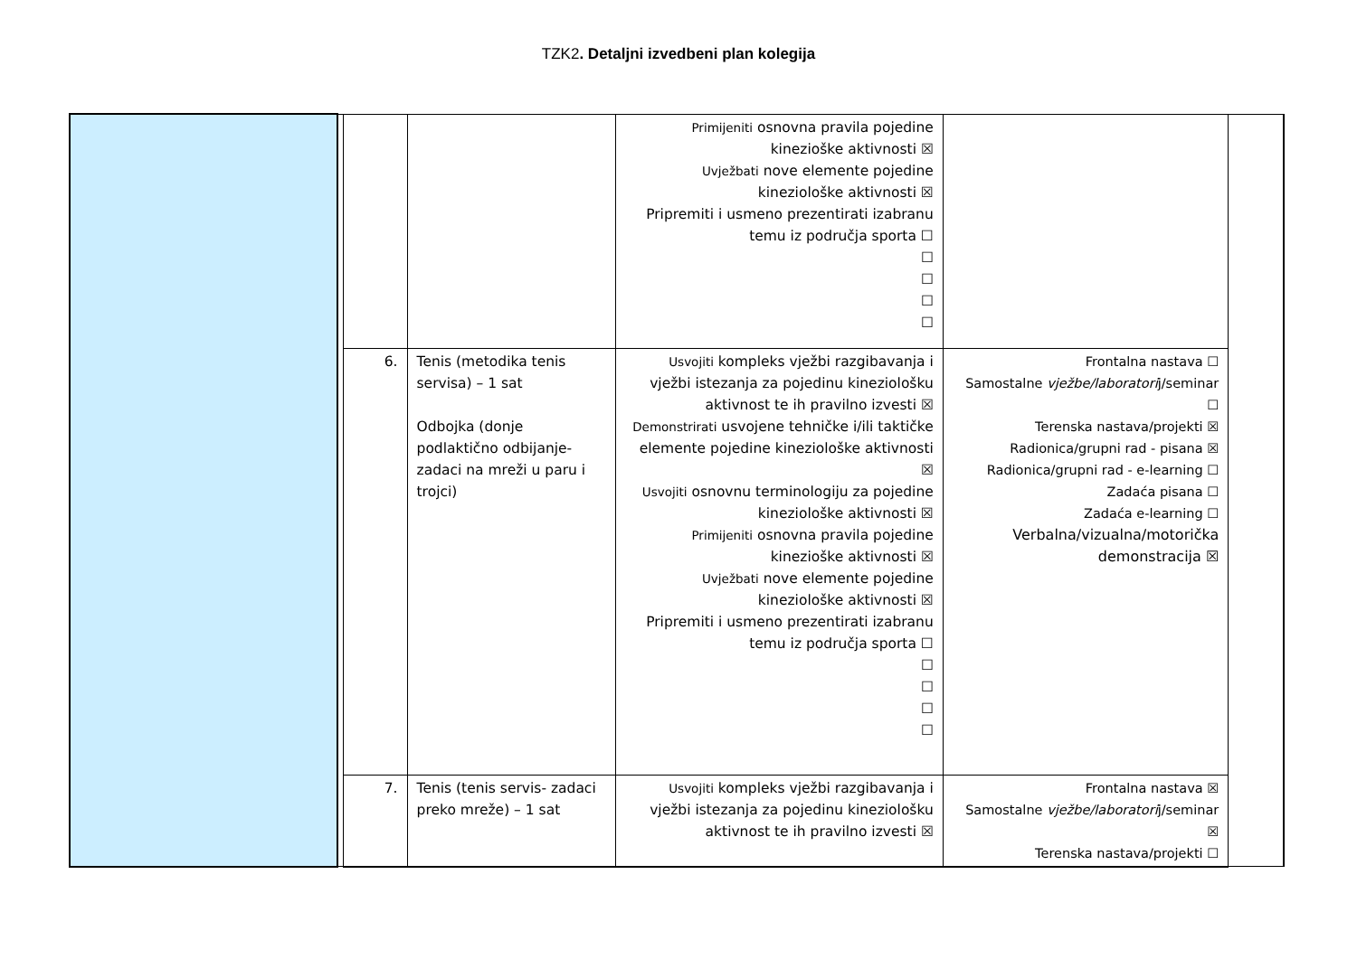TZK2. Detaljni izvedbeni plan kolegija
| | | | | Primijeniti osnovna pravila pojedine kineziоške aktivnosti ☒ Uvježbati nove elemente pojedine kineziološke aktivnosti ☒ Pripremiti i usmeno prezentirati izabranu temu iz područja sporta ☐ ☐ ☐ ☐ ☐ | | |
| | | 6. | Tenis (metodika tenis servisa) – 1 sat Odbojka (donje podlaktično odbijanje-zadaci na mreži u paru i trojci) | Usvojiti kompleks vježbi razgibavanja i vježbi istezanja za pojedinu kineziološku aktivnost te ih pravilno izvesti ☒ Demonstrirati usvojene tehničke i/ili taktičke elemente pojedine kineziološke aktivnosti ☒ Usvojiti osnovnu terminologiju za pojedine kineziološke aktivnosti ☒ Primijeniti osnovna pravila pojedine kineziоške aktivnosti ☒ Uvježbati nove elemente pojedine kineziološke aktivnosti ☒ Pripremiti i usmeno prezentirati izabranu temu iz područja sporta ☐ ☐ ☐ ☐ ☐ | Frontalna nastava ☐ Samostalne vježbe/laboratori j/seminar ☐ Terenska nastava/projekti ☒ Radionica/grupni rad - pisana ☒ Radionica/grupni rad - e-learning ☐ Zadaća pisana ☐ Zadaća e-learning ☐ Verbalna/vizualna/motorička demonstracija ☒ | |
| | | 7. | Tenis (tenis servis- zadaci preko mreže) – 1 sat | Usvojiti kompleks vježbi razgibavanja i vježbi istezanja za pojedinu kineziološku aktivnost te ih pravilno izvesti ☒ | Frontalna nastava ☒ Samostalne vježbe/laboratori j/seminar ☒ Terenska nastava/projekti ☐ | |